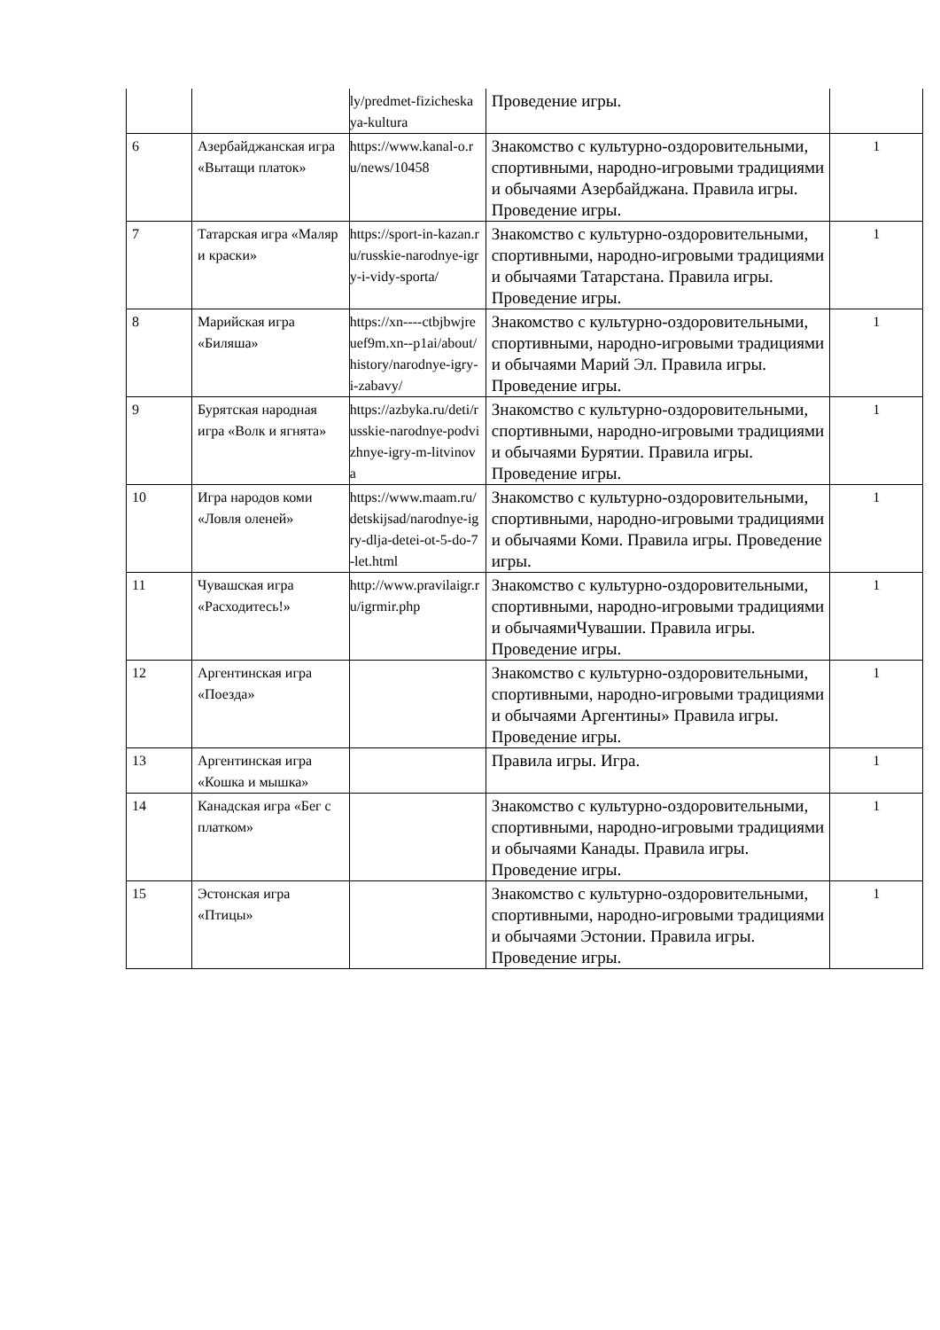| | | ly/predmet-fizicheskaya-kultura | Проведение игры. | |
| 6 | Азербайджанская игра «Вытащи платок» | https://www.kanal-o.ru/news/10458 | Знакомство с культурно-оздоровительными, спортивными, народно-игровыми традициями и обычаями Азербайджана. Правила игры. Проведение игры. | 1 |
| 7 | Татарская игра «Маляр и краски» | https://sport-in-kazan.ru/russkie-narodnye-igry-i-vidy-sporta/ | Знакомство с культурно-оздоровительными, спортивными, народно-игровыми традициями и обычаями Татарстана. Правила игры. Проведение игры. | 1 |
| 8 | Марийская игра «Биляша» | https://xn----ctbjbwjreuef9m.xn--p1ai/about/history/narodnye-igry-i-zabavy/ | Знакомство с культурно-оздоровительными, спортивными, народно-игровыми традициями и обычаями Марий Эл. Правила игры. Проведение игры. | 1 |
| 9 | Бурятская народная игра «Волк и ягнята» | https://azbyka.ru/deti/russkie-narodnye-podvizhnye-igry-m-litvinova | Знакомство с культурно-оздоровительными, спортивными, народно-игровыми традициями и обычаями Бурятии. Правила игры. Проведение игры. | 1 |
| 10 | Игра народов коми «Ловля оленей» | https://www.maam.ru/detskijsad/narodnye-igry-dlja-detei-ot-5-do-7-let.html | Знакомство с культурно-оздоровительными, спортивными, народно-игровыми традициями и обычаями Коми. Правила игры. Проведение игры. | 1 |
| 11 | Чувашская игра «Расходитесь!» | http://www.pravilaigr.ru/igrmir.php | Знакомство с культурно-оздоровительными, спортивными, народно-игровыми традициями и обычаямиЧувашии. Правила игры. Проведение игры. | 1 |
| 12 | Аргентинская игра «Поезда» | | Знакомство с культурно-оздоровительными, спортивными, народно-игровыми традициями и обычаями Аргентины» Правила игры. Проведение игры. | 1 |
| 13 | Аргентинская игра «Кошка и мышка» | | Правила игры. Игра. | 1 |
| 14 | Канадская игра «Бег с платком» | | Знакомство с культурно-оздоровительными, спортивными, народно-игровыми традициями и обычаями Канады. Правила игры. Проведение игры. | 1 |
| 15 | Эстонская игра «Птицы» | | Знакомство с культурно-оздоровительными, спортивными, народно-игровыми традициями и обычаями Эстонии. Правила игры. Проведение игры. | 1 |